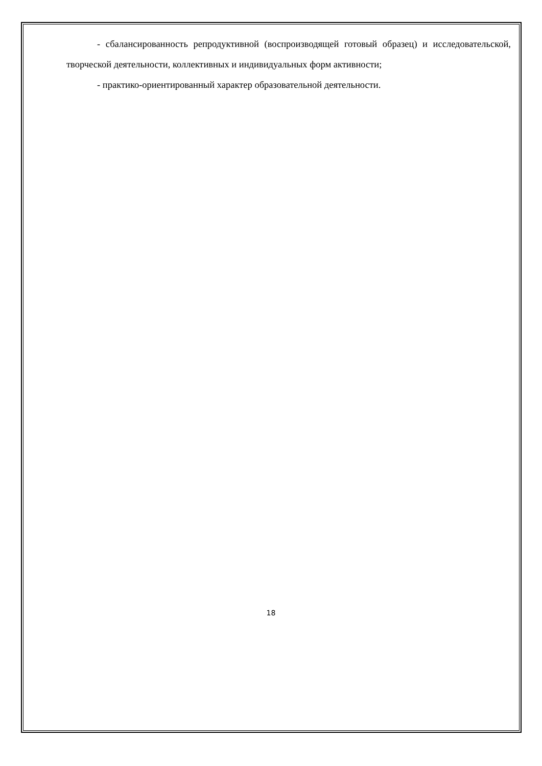- сбалансированность репродуктивной (воспроизводящей готовый образец) и исследовательской, творческой деятельности, коллективных и индивидуальных форм активности;
- практико-ориентированный характер образовательной деятельности.
18